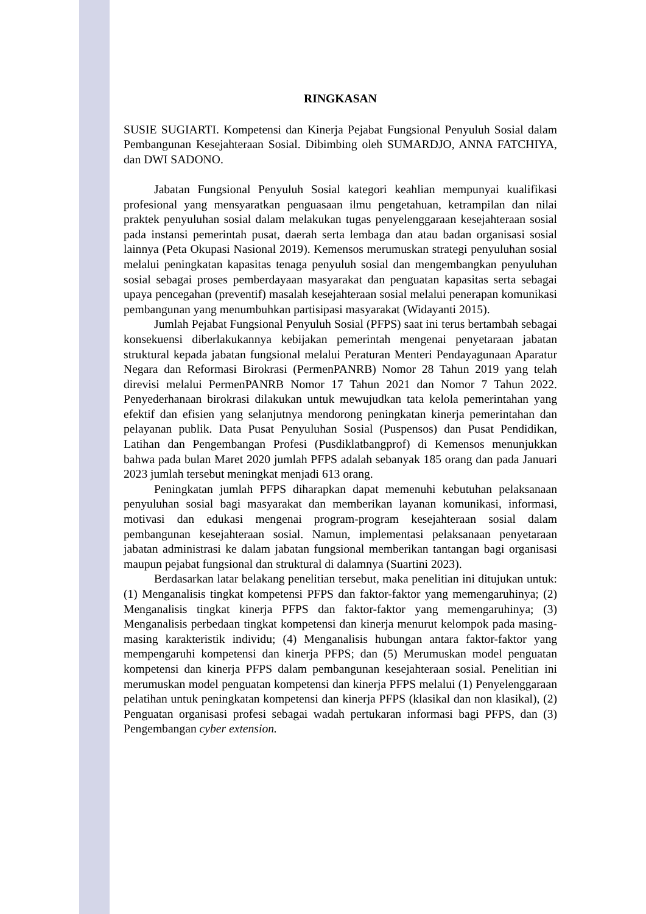RINGKASAN
SUSIE SUGIARTI. Kompetensi dan Kinerja Pejabat Fungsional Penyuluh Sosial dalam Pembangunan Kesejahteraan Sosial. Dibimbing oleh SUMARDJO, ANNA FATCHIYA, dan DWI SADONO.
Jabatan Fungsional Penyuluh Sosial kategori keahlian mempunyai kualifikasi profesional yang mensyaratkan penguasaan ilmu pengetahuan, ketrampilan dan nilai praktek penyuluhan sosial dalam melakukan tugas penyelenggaraan kesejahteraan sosial pada instansi pemerintah pusat, daerah serta lembaga dan atau badan organisasi sosial lainnya (Peta Okupasi Nasional 2019). Kemensos merumuskan strategi penyuluhan sosial melalui peningkatan kapasitas tenaga penyuluh sosial dan mengembangkan penyuluhan sosial sebagai proses pemberdayaan masyarakat dan penguatan kapasitas serta sebagai upaya pencegahan (preventif) masalah kesejahteraan sosial melalui penerapan komunikasi pembangunan yang menumbuhkan partisipasi masyarakat (Widayanti 2015).
Jumlah Pejabat Fungsional Penyuluh Sosial (PFPS) saat ini terus bertambah sebagai konsekuensi diberlakukannya kebijakan pemerintah mengenai penyetaraan jabatan struktural kepada jabatan fungsional melalui Peraturan Menteri Pendayagunaan Aparatur Negara dan Reformasi Birokrasi (PermenPANRB) Nomor 28 Tahun 2019 yang telah direvisi melalui PermenPANRB Nomor 17 Tahun 2021 dan Nomor 7 Tahun 2022. Penyederhanaan birokrasi dilakukan untuk mewujudkan tata kelola pemerintahan yang efektif dan efisien yang selanjutnya mendorong peningkatan kinerja pemerintahan dan pelayanan publik. Data Pusat Penyuluhan Sosial (Puspensos) dan Pusat Pendidikan, Latihan dan Pengembangan Profesi (Pusdiklatbangprof) di Kemensos menunjukkan bahwa pada bulan Maret 2020 jumlah PFPS adalah sebanyak 185 orang dan pada Januari 2023 jumlah tersebut meningkat menjadi 613 orang.
Peningkatan jumlah PFPS diharapkan dapat memenuhi kebutuhan pelaksanaan penyuluhan sosial bagi masyarakat dan memberikan layanan komunikasi, informasi, motivasi dan edukasi mengenai program-program kesejahteraan sosial dalam pembangunan kesejahteraan sosial. Namun, implementasi pelaksanaan penyetaraan jabatan administrasi ke dalam jabatan fungsional memberikan tantangan bagi organisasi maupun pejabat fungsional dan struktural di dalamnya (Suartini 2023).
Berdasarkan latar belakang penelitian tersebut, maka penelitian ini ditujukan untuk: (1) Menganalisis tingkat kompetensi PFPS dan faktor-faktor yang memengaruhinya; (2) Menganalisis tingkat kinerja PFPS dan faktor-faktor yang memengaruhinya; (3) Menganalisis perbedaan tingkat kompetensi dan kinerja menurut kelompok pada masing-masing karakteristik individu; (4) Menganalisis hubungan antara faktor-faktor yang mempengaruhi kompetensi dan kinerja PFPS; dan (5) Merumuskan model penguatan kompetensi dan kinerja PFPS dalam pembangunan kesejahteraan sosial. Penelitian ini merumuskan model penguatan kompetensi dan kinerja PFPS melalui (1) Penyelenggaraan pelatihan untuk peningkatan kompetensi dan kinerja PFPS (klasikal dan non klasikal), (2) Penguatan organisasi profesi sebagai wadah pertukaran informasi bagi PFPS, dan (3) Pengembangan cyber extension.